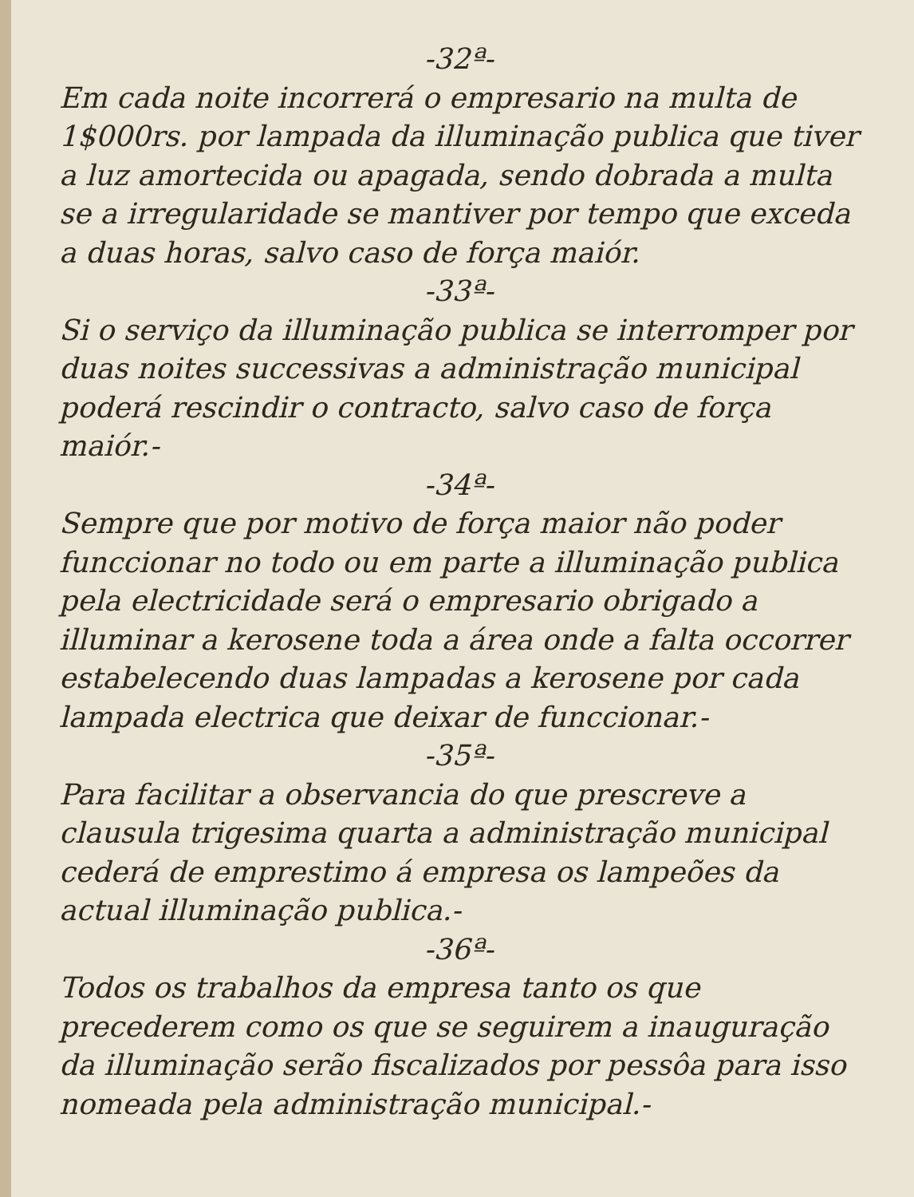-32ª-
Em cada noite incorrerá o empresario na multa de 1$000rs. por lampada da illuminação publica que tiver a luz amortecida ou apagada, sendo dobrada a multa se a irregularidade se mantiver por tempo que exceda a duas horas, salvo caso de força maiór.
-33ª-
Si o serviço da illuminação publica se interromper por duas noites successivas a administração municipal poderá rescindir o contracto, salvo caso de força maiór.-
-34ª-
Sempre que por motivo de força maior não poder funccionar no todo ou em parte a illuminação publica pela electricidade será o empresario obrigado a illuminar a kerosene toda a área onde a falta occorrer estabelecendo duas lampadas a kerosene por cada lampada electrica que deixar de funccionar.-
-35ª-
Para facilitar a observancia do que prescreve a clausula trigesima quarta a administração municipal cederá de emprestimo á empresa os lampeões da actual illuminação publica.-
-36ª-
Todos os trabalhos da empresa tanto os que precederem como os que se seguirem a inauguração da illuminação serão fiscalizados por pessôa para isso nomeada pela administração municipal.-